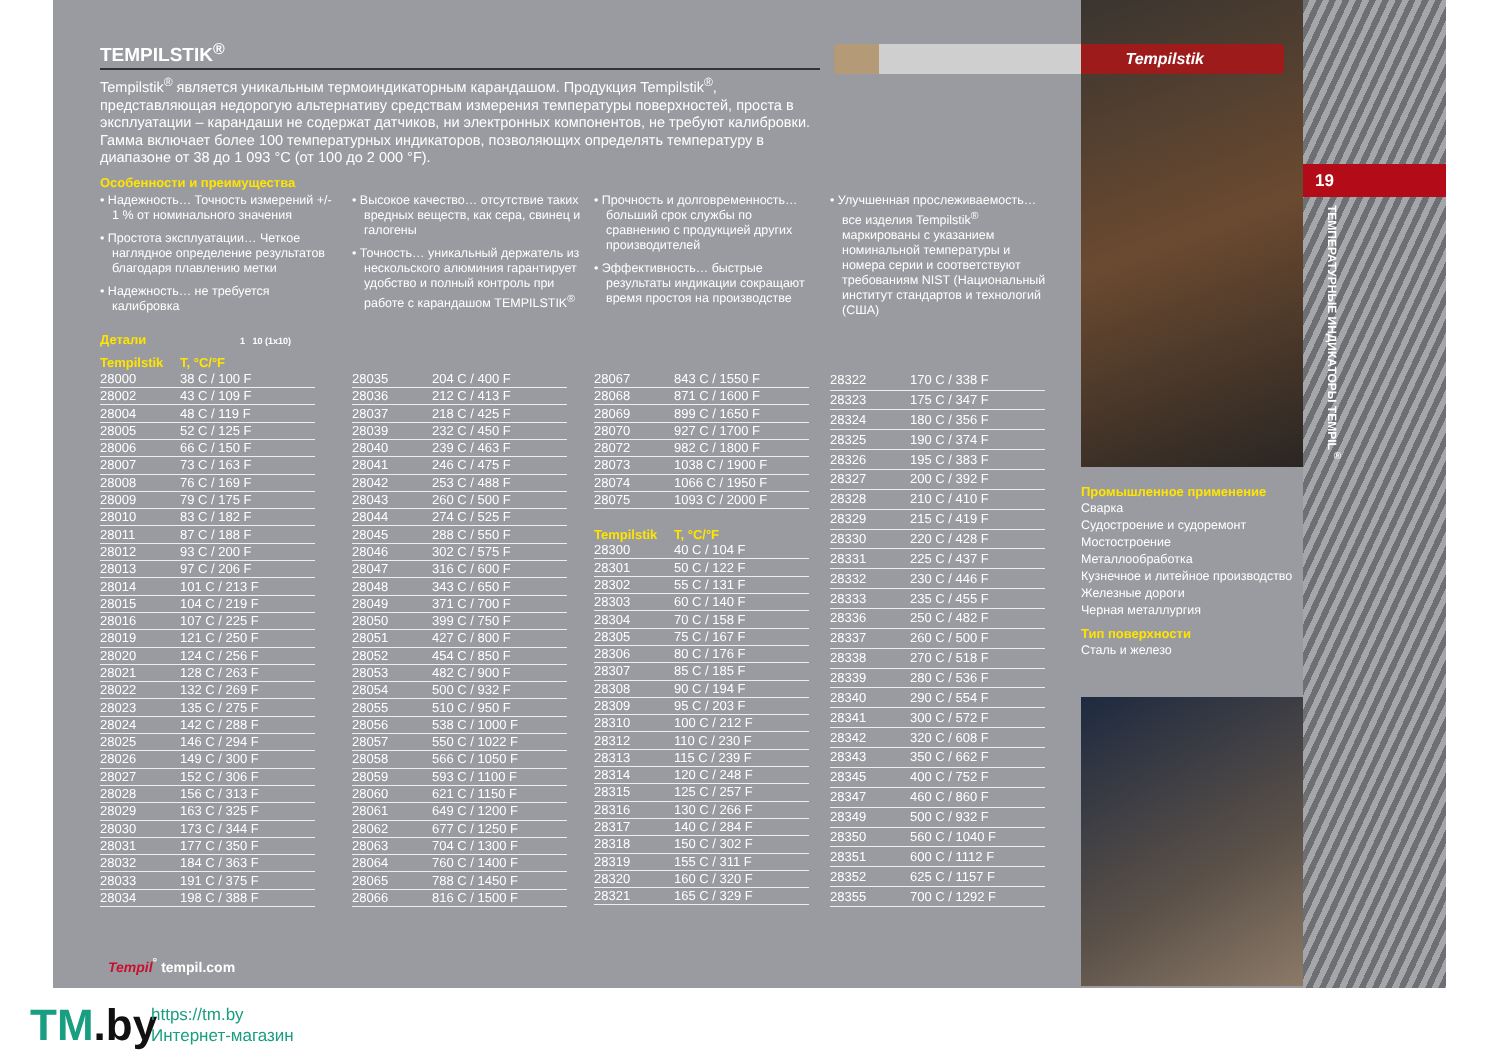Tempilstik
TEMPILSTIK<sup>®</sup>
Tempilstik<sup>®</sup> является уникальным термоиндикаторным карандашом. Продукция Tempilstik<sup>®</sup>, представляющая недорогую альтернативу средствам измерения температуры поверхностей, проста в эксплуатации – карандаши не содержат датчиков, ни электронных компонентов, не требуют калибровки. Гамма включает более 100 температурных индикаторов, позволяющих определять температуру в диапазоне от 38 до 1 093 °C (от 100 до 2 000 °F).
Особенности и преимущества
• Надежность… Точность измерений +/- 1 % от номинального значения
• Простота эксплуатации… Четкое наглядное определение результатов благодаря плавлению метки
• Надежность… не требуется калибровка
• Высокое качество… отсутствие таких вредных веществ, как сера, свинец и галогены
• Точность… уникальный держатель из нескольского алюминия гарантирует удобство и полный контроль при работе с карандашом TEMPILSTIK<sup>®</sup>
• Прочность и долговременность… больший срок службы по сравнению с продукцией других производителей
• Эффективность… быстрые результаты индикации сокращают время простоя на производстве
• Улучшенная прослеживаемость… все изделия Tempilstik<sup>®</sup> маркированы с указанием номинальной температуры и номера серии и соответствуют требованиям NIST (Национальный институт стандартов и технологий (США)
Детали 1 10 (1x10)
| Tempilstik | T, °C/°F |
| --- | --- |
| 28000 | 38 C / 100 F |
| 28002 | 43 C / 109 F |
| 28004 | 48 C / 119 F |
| 28005 | 52 C / 125 F |
| 28006 | 66 C / 150 F |
| 28007 | 73 C / 163 F |
| 28008 | 76 C / 169 F |
| 28009 | 79 C / 175 F |
| 28010 | 83 C / 182 F |
| 28011 | 87 C / 188 F |
| 28012 | 93 C / 200 F |
| 28013 | 97 C / 206 F |
| 28014 | 101 C / 213 F |
| 28015 | 104 C / 219 F |
| 28016 | 107 C / 225 F |
| 28019 | 121 C / 250 F |
| 28020 | 124 C / 256 F |
| 28021 | 128 C / 263 F |
| 28022 | 132 C / 269 F |
| 28023 | 135 C / 275 F |
| 28024 | 142 C / 288 F |
| 28025 | 146 C / 294 F |
| 28026 | 149 C / 300 F |
| 28027 | 152 C / 306 F |
| 28028 | 156 C / 313 F |
| 28029 | 163 C / 325 F |
| 28030 | 173 C / 344 F |
| 28031 | 177 C / 350 F |
| 28032 | 184 C / 363 F |
| 28033 | 191 C / 375 F |
| 28034 | 198 C / 388 F |
| 28035 | 204 C / 400 F |
| 28036 | 212 C / 413 F |
| 28037 | 218 C / 425 F |
| 28039 | 232 C / 450 F |
| 28040 | 239 C / 463 F |
| 28041 | 246 C / 475 F |
| 28042 | 253 C / 488 F |
| 28043 | 260 C / 500 F |
| 28044 | 274 C / 525 F |
| 28045 | 288 C / 550 F |
| 28046 | 302 C / 575 F |
| 28047 | 316 C / 600 F |
| 28048 | 343 C / 650 F |
| 28049 | 371 C / 700 F |
| 28050 | 399 C / 750 F |
| 28051 | 427 C / 800 F |
| 28052 | 454 C / 850 F |
| 28053 | 482 C / 900 F |
| 28054 | 500 C / 932 F |
| 28055 | 510 C / 950 F |
| 28056 | 538 C / 1000 F |
| 28057 | 550 C / 1022 F |
| 28058 | 566 C / 1050 F |
| 28059 | 593 C / 1100 F |
| 28060 | 621 C / 1150 F |
| 28061 | 649 C / 1200 F |
| 28062 | 677 C / 1250 F |
| 28063 | 704 C / 1300 F |
| 28064 | 760 C / 1400 F |
| 28065 | 788 C / 1450 F |
| 28066 | 816 C / 1500 F |
| 28067 | 843 C / 1550 F |
| 28068 | 871 C / 1600 F |
| 28069 | 899 C / 1650 F |
| 28070 | 927 C / 1700 F |
| 28072 | 982 C / 1800 F |
| 28073 | 1038 C / 1900 F |
| 28074 | 1066 C / 1950 F |
| 28075 | 1093 C / 2000 F |
| Tempilstik | T, °C/°F |
| --- | --- |
| 28300 | 40 C / 104 F |
| 28301 | 50 C / 122 F |
| 28302 | 55 C / 131 F |
| 28303 | 60 C / 140 F |
| 28304 | 70 C / 158 F |
| 28305 | 75 C / 167 F |
| 28306 | 80 C / 176 F |
| 28307 | 85 C / 185 F |
| 28308 | 90 C / 194 F |
| 28309 | 95 C / 203 F |
| 28310 | 100 C / 212 F |
| 28312 | 110 C / 230 F |
| 28313 | 115 C / 239 F |
| 28314 | 120 C / 248 F |
| 28315 | 125 C / 257 F |
| 28316 | 130 C / 266 F |
| 28317 | 140 C / 284 F |
| 28318 | 150 C / 302 F |
| 28319 | 155 C / 311 F |
| 28320 | 160 C / 320 F |
| 28321 | 165 C / 329 F |
| 28322 | 170 C / 338 F |
| 28323 | 175 C / 347 F |
| 28324 | 180 C / 356 F |
| 28325 | 190 C / 374 F |
| 28326 | 195 C / 383 F |
| 28327 | 200 C / 392 F |
| 28328 | 210 C / 410 F |
| 28329 | 215 C / 419 F |
| 28330 | 220 C / 428 F |
| 28331 | 225 C / 437 F |
| 28332 | 230 C / 446 F |
| 28333 | 235 C / 455 F |
| 28336 | 250 C / 482 F |
| 28337 | 260 C / 500 F |
| 28338 | 270 C / 518 F |
| 28339 | 280 C / 536 F |
| 28340 | 290 C / 554 F |
| 28341 | 300 C / 572 F |
| 28342 | 320 C / 608 F |
| 28343 | 350 C / 662 F |
| 28345 | 400 C / 752 F |
| 28347 | 460 C / 860 F |
| 28349 | 500 C / 932 F |
| 28350 | 560 C / 1040 F |
| 28351 | 600 C / 1112 F |
| 28352 | 625 C / 1157 F |
| 28355 | 700 C / 1292 F |
Промышленное применение
Сварка
Судостроение и судоремонт
Мостостроение
Металлообработка
Кузнечное и литейное производство
Железные дороги
Черная металлургия
Тип поверхности
Сталь и железо
19
ТЕМПЕРАТУРНЫЕ ИНДИКАТОРЫ TEMPIL<sup>®</sup>
Tempil<sup>°</sup> tempil.com
TM.by
https://tm.by
Интернет-магазин